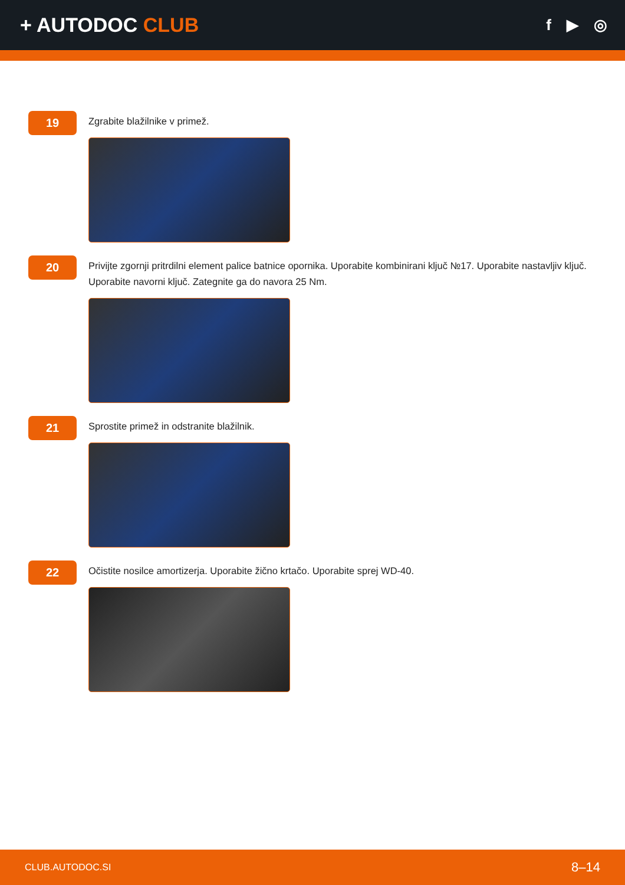+ AUTODOC CLUB
f ▶ ◎
19
Zgrabite blažilnike v primež.
20
Privijte zgornji pritrdilni element palice batnice opornika. Uporabite kombinirani ključ №17. Uporabite nastavljiv ključ. Uporabite navorni ključ. Zategnite ga do navora 25 Nm.
21
Sprostite primež in odstranite blažilnik.
22
Očistite nosilce amortizerja. Uporabite žično krtačo. Uporabite sprej WD-40.
CLUB.AUTODOC.SI 8–14